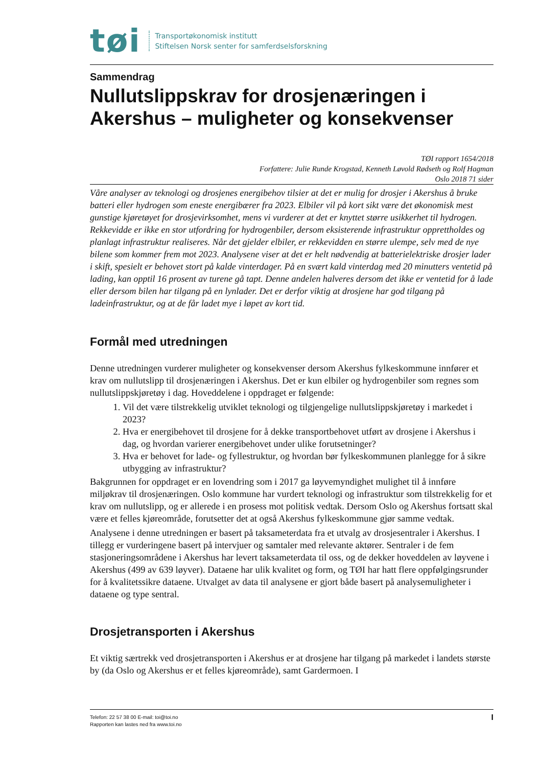tøi
Transportøkonomisk institutt
Stiftelsen Norsk senter for samferdselsforskning
Sammendrag
Nullutslippskrav for drosjenæringen i Akershus – muligheter og konsekvenser
TØI rapport 1654/2018
Forfattere: Julie Runde Krogstad, Kenneth Løvold Rødseth og Rolf Hagman
Oslo 2018 71 sider
Våre analyser av teknologi og drosjenes energibehov tilsier at det er mulig for drosjer i Akershus å bruke batteri eller hydrogen som eneste energibærer fra 2023. Elbiler vil på kort sikt være det økonomisk mest gunstige kjøretøyet for drosjevirksomhet, mens vi vurderer at det er knyttet større usikkerhet til hydrogen. Rekkevidde er ikke en stor utfordring for hydrogenbiler, dersom eksisterende infrastruktur opprettholdes og planlagt infrastruktur realiseres. Når det gjelder elbiler, er rekkevidden en større ulempe, selv med de nye bilene som kommer frem mot 2023. Analysene viser at det er helt nødvendig at batterielektriske drosjer lader i skift, spesielt er behovet stort på kalde vinterdager. På en svært kald vinterdag med 20 minutters ventetid på lading, kan opptil 16 prosent av turene gå tapt. Denne andelen halveres dersom det ikke er ventetid for å lade eller dersom bilen har tilgang på en lynlader. Det er derfor viktig at drosjene har god tilgang på ladeinfrastruktur, og at de får ladet mye i løpet av kort tid.
Formål med utredningen
Denne utredningen vurderer muligheter og konsekvenser dersom Akershus fylkeskommune innfører et krav om nullutslipp til drosjenæringen i Akershus. Det er kun elbiler og hydrogenbiler som regnes som nullutslippskjøretøy i dag. Hoveddelene i oppdraget er følgende:
1. Vil det være tilstrekkelig utviklet teknologi og tilgjengelige nullutslippskjøretøy i markedet i 2023?
2. Hva er energibehovet til drosjene for å dekke transportbehovet utført av drosjene i Akershus i dag, og hvordan varierer energibehovet under ulike forutsetninger?
3. Hva er behovet for lade- og fyllestruktur, og hvordan bør fylkeskommunen planlegge for å sikre utbygging av infrastruktur?
Bakgrunnen for oppdraget er en lovendring som i 2017 ga løyvemyndighet mulighet til å innføre miljøkrav til drosjenæringen. Oslo kommune har vurdert teknologi og infrastruktur som tilstrekkelig for et krav om nullutslipp, og er allerede i en prosess mot politisk vedtak. Dersom Oslo og Akershus fortsatt skal være et felles kjøreområde, forutsetter det at også Akershus fylkeskommune gjør samme vedtak.
Analysene i denne utredningen er basert på taksameterdata fra et utvalg av drosjesentraler i Akershus. I tillegg er vurderingene basert på intervjuer og samtaler med relevante aktører. Sentraler i de fem stasjoneringsområdene i Akershus har levert taksameterdata til oss, og de dekker hoveddelen av løyvene i Akershus (499 av 639 løyver). Dataene har ulik kvalitet og form, og TØI har hatt flere oppfølgingsrunder for å kvalitetssikre dataene. Utvalget av data til analysene er gjort både basert på analysemuligheter i dataene og type sentral.
Drosjetransporten i Akershus
Et viktig særtrekk ved drosjetransporten i Akershus er at drosjene har tilgang på markedet i landets største by (da Oslo og Akershus er et felles kjøreområde), samt Gardermoen. I
Telefon: 22 57 38 00 E-mail: toi@toi.no
Rapporten kan lastes ned fra www.toi.no
I